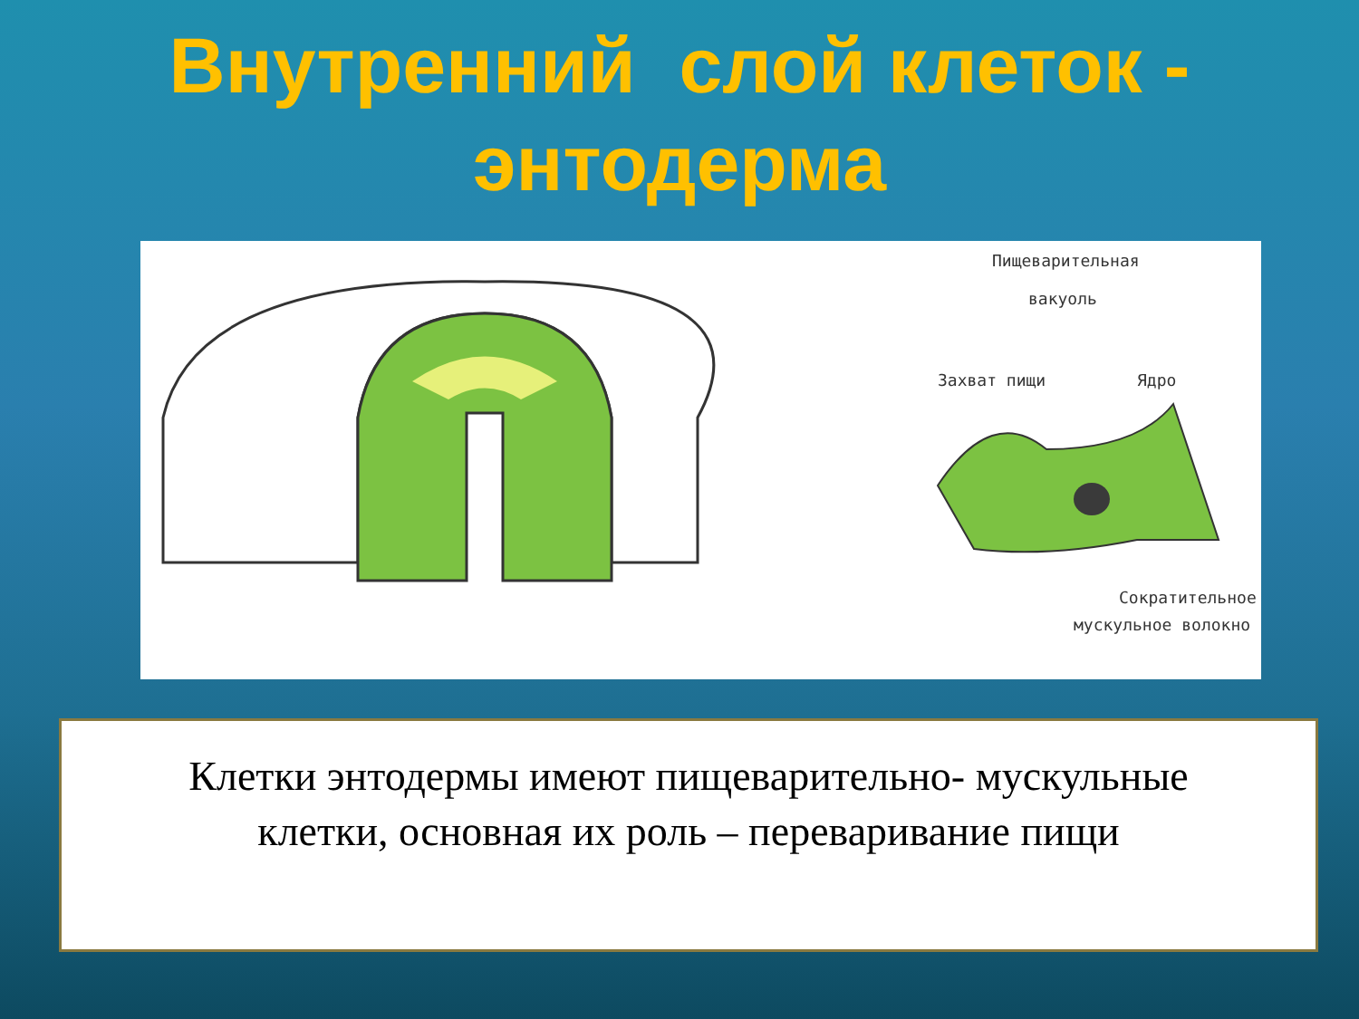Внутренний слой клеток -
энтодерма
Пищеварительная
вакуоль
Захват пищи
Ядро
Сократительное
мускульное волокно
Клетки энтодермы имеют пищеварительно- мускульные
клетки, основная их роль – переваривание пищи